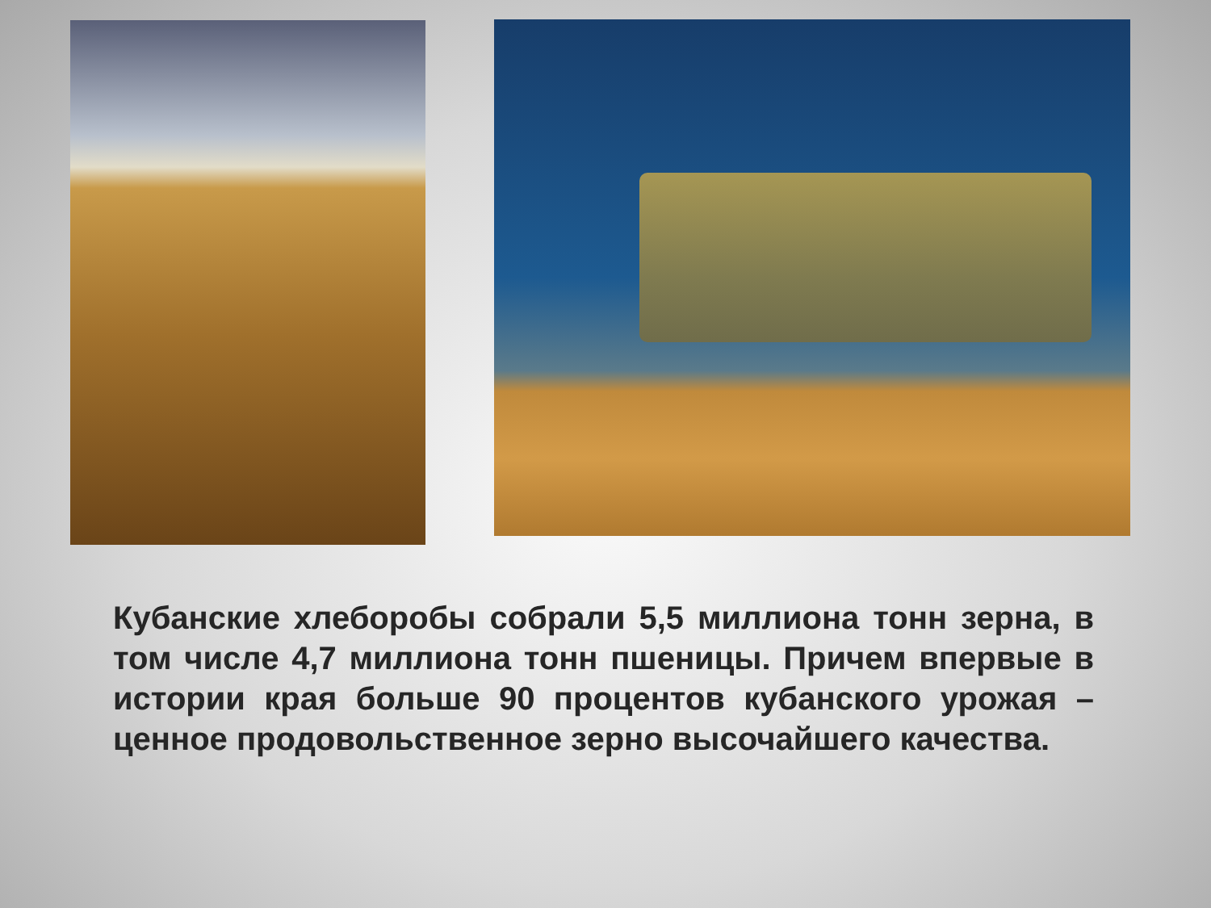Кубанские хлеборобы собрали 5,5 миллиона тонн зерна, в том числе 4,7 миллиона тонн пшеницы. Причем впервые в истории края больше 90 процентов кубанского урожая – ценное продовольственное зерно высочайшего качества.